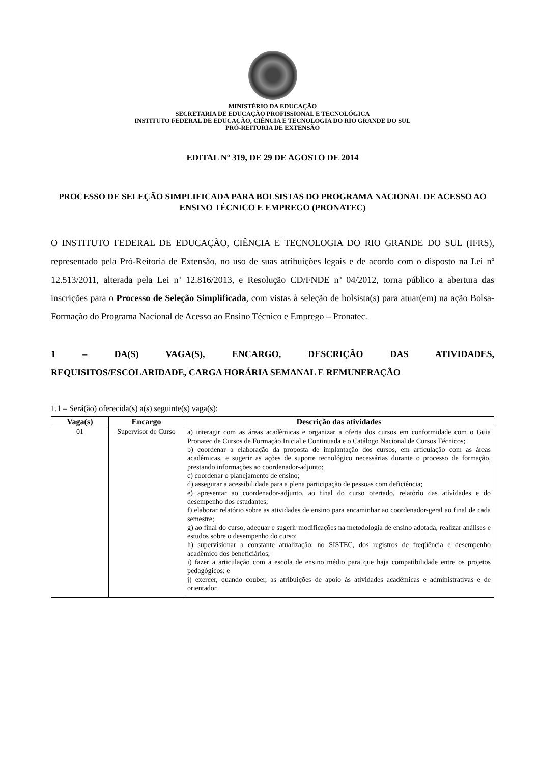MINISTÉRIO DA EDUCAÇÃO
SECRETARIA DE EDUCAÇÃO PROFISSIONAL E TECNOLÓGICA
INSTITUTO FEDERAL DE EDUCAÇÃO, CIÊNCIA E TECNOLOGIA DO RIO GRANDE DO SUL
PRÓ-REITORIA DE EXTENSÃO
EDITAL Nº 319, DE 29 DE AGOSTO DE 2014
PROCESSO DE SELEÇÃO SIMPLIFICADA PARA BOLSISTAS DO PROGRAMA NACIONAL DE ACESSO AO ENSINO TÉCNICO E EMPREGO (PRONATEC)
O INSTITUTO FEDERAL DE EDUCAÇÃO, CIÊNCIA E TECNOLOGIA DO RIO GRANDE DO SUL (IFRS), representado pela Pró-Reitoria de Extensão, no uso de suas atribuições legais e de acordo com o disposto na Lei nº 12.513/2011, alterada pela Lei nº 12.816/2013, e Resolução CD/FNDE nº 04/2012, torna público a abertura das inscrições para o Processo de Seleção Simplificada, com vistas à seleção de bolsista(s) para atuar(em) na ação Bolsa-Formação do Programa Nacional de Acesso ao Ensino Técnico e Emprego – Pronatec.
1 – DA(S) VAGA(S), ENCARGO, DESCRIÇÃO DAS ATIVIDADES,
REQUISITOS/ESCOLARIDADE, CARGA HORÁRIA SEMANAL E REMUNERAÇÃO
1.1 – Será(ão) oferecida(s) a(s) seguinte(s) vaga(s):
| Vaga(s) | Encargo | Descrição das atividades |
| --- | --- | --- |
| 01 | Supervisor de Curso | a) interagir com as áreas acadêmicas e organizar a oferta dos cursos em conformidade com o Guia Pronatec de Cursos de Formação Inicial e Continuada e o Catálogo Nacional de Cursos Técnicos; b) coordenar a elaboração da proposta de implantação dos cursos, em articulação com as áreas acadêmicas, e sugerir as ações de suporte tecnológico necessárias durante o processo de formação, prestando informações ao coordenador-adjunto; c) coordenar o planejamento de ensino; d) assegurar a acessibilidade para a plena participação de pessoas com deficiência; e) apresentar ao coordenador-adjunto, ao final do curso ofertado, relatório das atividades e do desempenho dos estudantes; f) elaborar relatório sobre as atividades de ensino para encaminhar ao coordenador-geral ao final de cada semestre; g) ao final do curso, adequar e sugerir modificações na metodologia de ensino adotada, realizar análises e estudos sobre o desempenho do curso; h) supervisionar a constante atualização, no SISTEC, dos registros de freqüência e desempenho acadêmico dos beneficiários; i) fazer a articulação com a escola de ensino médio para que haja compatibilidade entre os projetos pedagógicos; e j) exercer, quando couber, as atribuições de apoio às atividades acadêmicas e administrativas e de orientador. |